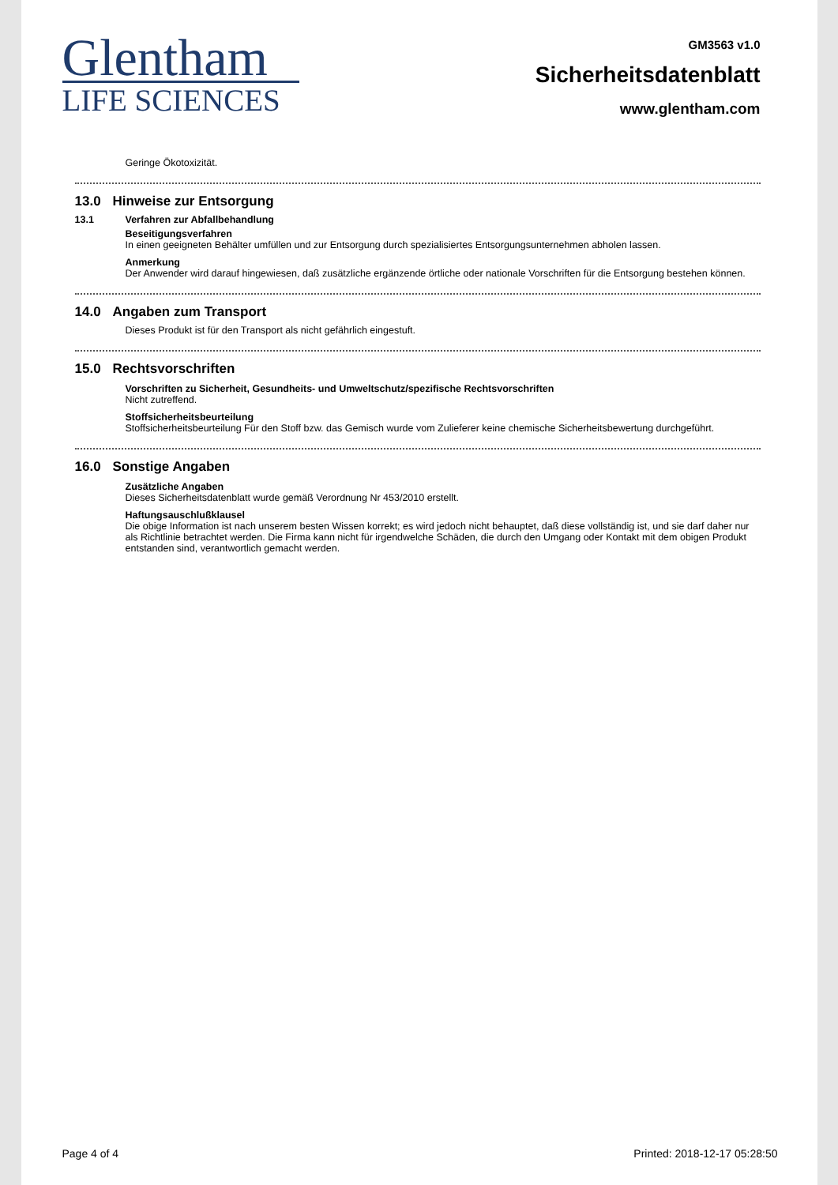Glentham
LIFE SCIENCES
GM3563 v1.0
Sicherheitsdatenblatt
www.glentham.com
Geringe Ökotoxizität.
13.0 Hinweise zur Entsorgung
13.1 Verfahren zur Abfallbehandlung
Beseitigungsverfahren
In einen geeigneten Behälter umfüllen und zur Entsorgung durch spezialisiertes Entsorgungsunternehmen abholen lassen.
Anmerkung
Der Anwender wird darauf hingewiesen, daß zusätzliche ergänzende örtliche oder nationale Vorschriften für die Entsorgung bestehen können.
14.0 Angaben zum Transport
Dieses Produkt ist für den Transport als nicht gefährlich eingestuft.
15.0 Rechtsvorschriften
Vorschriften zu Sicherheit, Gesundheits- und Umweltschutz/spezifische Rechtsvorschriften
Nicht zutreffend.
Stoffsicherheitsbeurteilung
Stoffsicherheitsbeurteilung Für den Stoff bzw. das Gemisch wurde vom Zulieferer keine chemische Sicherheitsbewertung durchgeführt.
16.0 Sonstige Angaben
Zusätzliche Angaben
Dieses Sicherheitsdatenblatt wurde gemäß Verordnung Nr 453/2010 erstellt.
Haftungsauschlußklausel
Die obige Information ist nach unserem besten Wissen korrekt; es wird jedoch nicht behauptet, daß diese vollständig ist, und sie darf daher nur als Richtlinie betrachtet werden. Die Firma kann nicht für irgendwelche Schäden, die durch den Umgang oder Kontakt mit dem obigen Produkt entstanden sind, verantwortlich gemacht werden.
Page 4 of 4 Printed: 2018-12-17 05:28:50